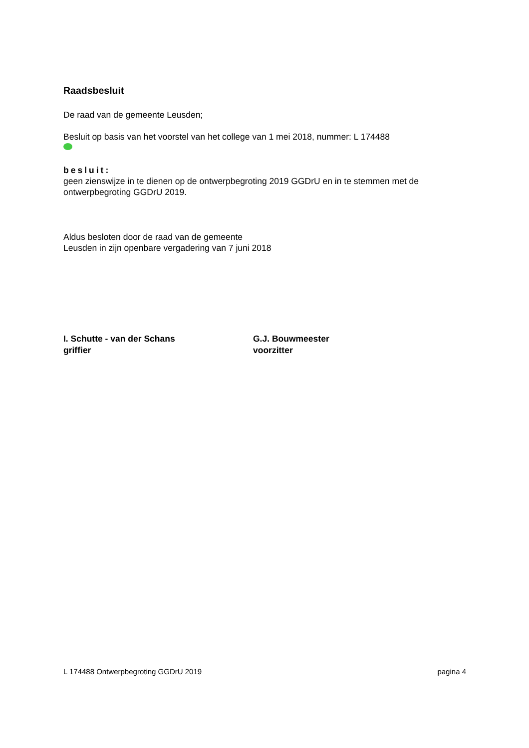Raadsbesluit
De raad van de gemeente Leusden;
Besluit op basis van het voorstel van het college van 1 mei 2018, nummer: L 174488
besluit:
geen zienswijze in te dienen op de ontwerpbegroting 2019 GGDrU en in te stemmen met de ontwerpbegroting GGDrU 2019.
Aldus besloten door de raad van de gemeente
Leusden in zijn openbare vergadering van 7 juni 2018
I. Schutte - van der Schans
griffier
G.J. Bouwmeester
voorzitter
L 174488 Ontwerpbegroting GGDrU 2019 pagina 4